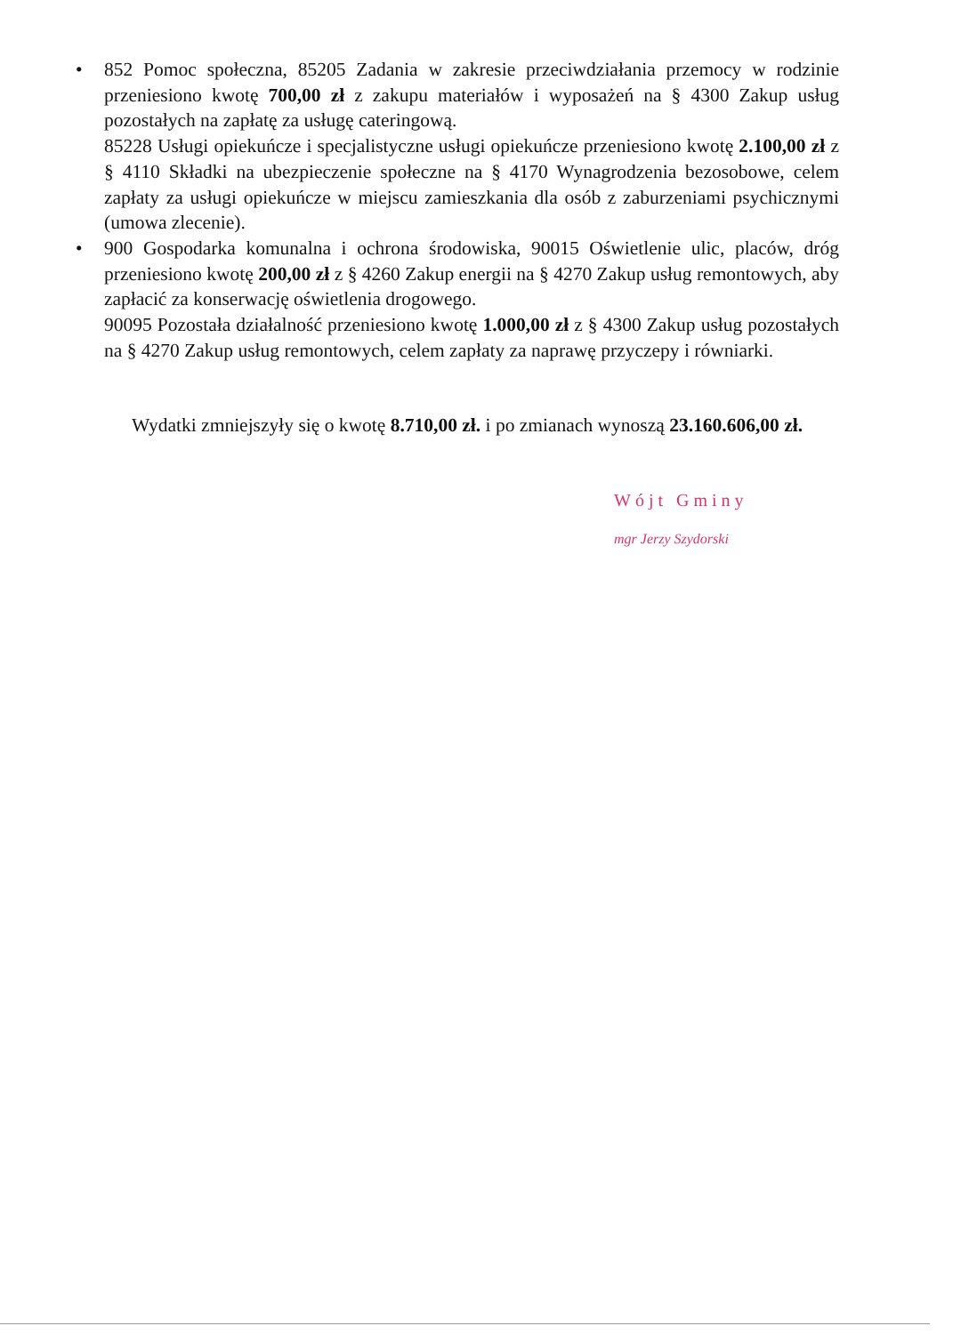•
852 Pomoc społeczna, 85205 Zadania w zakresie przeciwdziałania przemocy w rodzinie przeniesiono kwotę 700,00 zł z zakupu materiałów i wyposażeń na § 4300 Zakup usług pozostałych na zapłatę za usługę cateringową.
85228 Usługi opiekuńcze i specjalistyczne usługi opiekuńcze przeniesiono kwotę 2.100,00 zł z § 4110 Składki na ubezpieczenie społeczne na § 4170 Wynagrodzenia bezosobowe, celem zapłaty za usługi opiekuńcze w miejscu zamieszkania dla osób z zaburzeniami psychicznymi (umowa zlecenie).
•
900 Gospodarka komunalna i ochrona środowiska, 90015 Oświetlenie ulic, placów, dróg przeniesiono kwotę 200,00 zł z § 4260 Zakup energii na § 4270 Zakup usług remontowych, aby zapłacić za konserwację oświetlenia drogowego.
90095 Pozostała działalność przeniesiono kwotę 1.000,00 zł z § 4300 Zakup usług pozostałych na § 4270 Zakup usług remontowych, celem zapłaty za naprawę przyczepy i równiarki.
Wydatki zmniejszyły się o kwotę 8.710,00 zł. i po zmianach wynoszą 23.160.606,00 zł.
Wójt Gminy
mgr Jerzy Szydorski